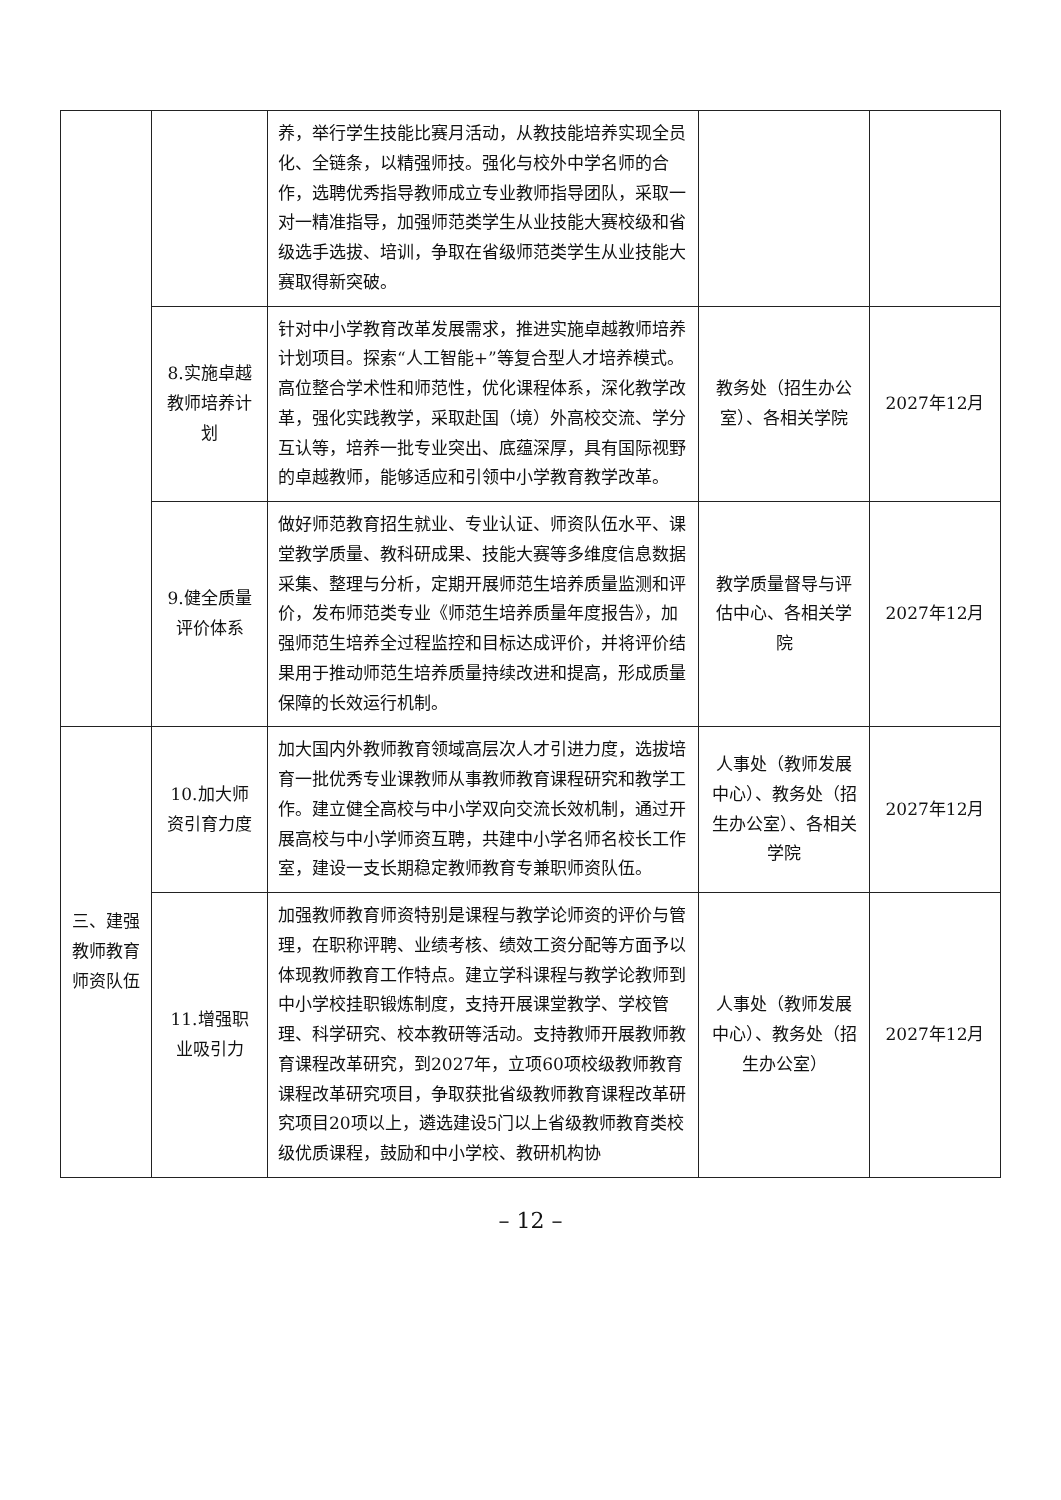| | | 养，举行学生技能比赛月活动，从教技能培养实现全员化、全链条，以精强师技。强化与校外中学名师的合作，选聘优秀指导教师成立专业教师指导团队，采取一对一精准指导，加强师范类学生从业技能大赛校级和省级选手选拔、培训，争取在省级师范类学生从业技能大赛取得新突破。 | | |
| | 8.实施卓越教师培养计划 | 针对中小学教育改革发展需求，推进实施卓越教师培养计划项目。探索“人工智能+”等复合型人才培养模式。高位整合学术性和师范性，优化课程体系，深化教学改革，强化实践教学，采取赴国（境）外高校交流、学分互认等，培养一批专业突出、底蕴深厚，具有国际视野的卓越教师，能够适应和引领中小学教育教学改革。 | 教务处（招生办公室）、各相关学院 | 2027年12月 |
| | 9.健全质量评价体系 | 做好师范教育招生就业、专业认证、师资队伍水平、课堂教学质量、教科研成果、技能大赛等多维度信息数据采集、整理与分析，定期开展师范生培养质量监测和评价，发布师范类专业《师范生培养质量年度报告》，加强师范生培养全过程监控和目标达成评价，并将评价结果用于推动师范生培养质量持续改进和提高，形成质量保障的长效运行机制。 | 教学质量督导与评估中心、各相关学院 | 2027年12月 |
| 三、建强教师教育师资队伍 | 10.加大师资引育力度 | 加大国内外教师教育领域高层次人才引进力度，选拔培育一批优秀专业课教师从事教师教育课程研究和教学工作。建立健全高校与中小学双向交流长效机制，通过开展高校与中小学师资互聘，共建中小学名师名校长工作室，建设一支长期稳定教师教育专兼职师资队伍。 | 人事处（教师发展中心）、教务处（招生办公室）、各相关学院 | 2027年12月 |
| | 11.增强职业吸引力 | 加强教师教育师资特别是课程与教学论师资的评价与管理，在职称评聘、业绩考核、绩效工资分配等方面予以体现教师教育工作特点。建立学科课程与教学论教师到中小学校挂职锻炼制度，支持开展课堂教学、学校管理、科学研究、校本教研等活动。支持教师开展教师教育课程改革研究，到2027年，立项60项校级教师教育课程改革研究项目，争取获批省级教师教育课程改革研究项目20项以上，遴选建设5门以上省级教师教育类校级优质课程，鼓励和中小学校、教研机构协 | 人事处（教师发展中心）、教务处（招生办公室） | 2027年12月 |
– 12 –